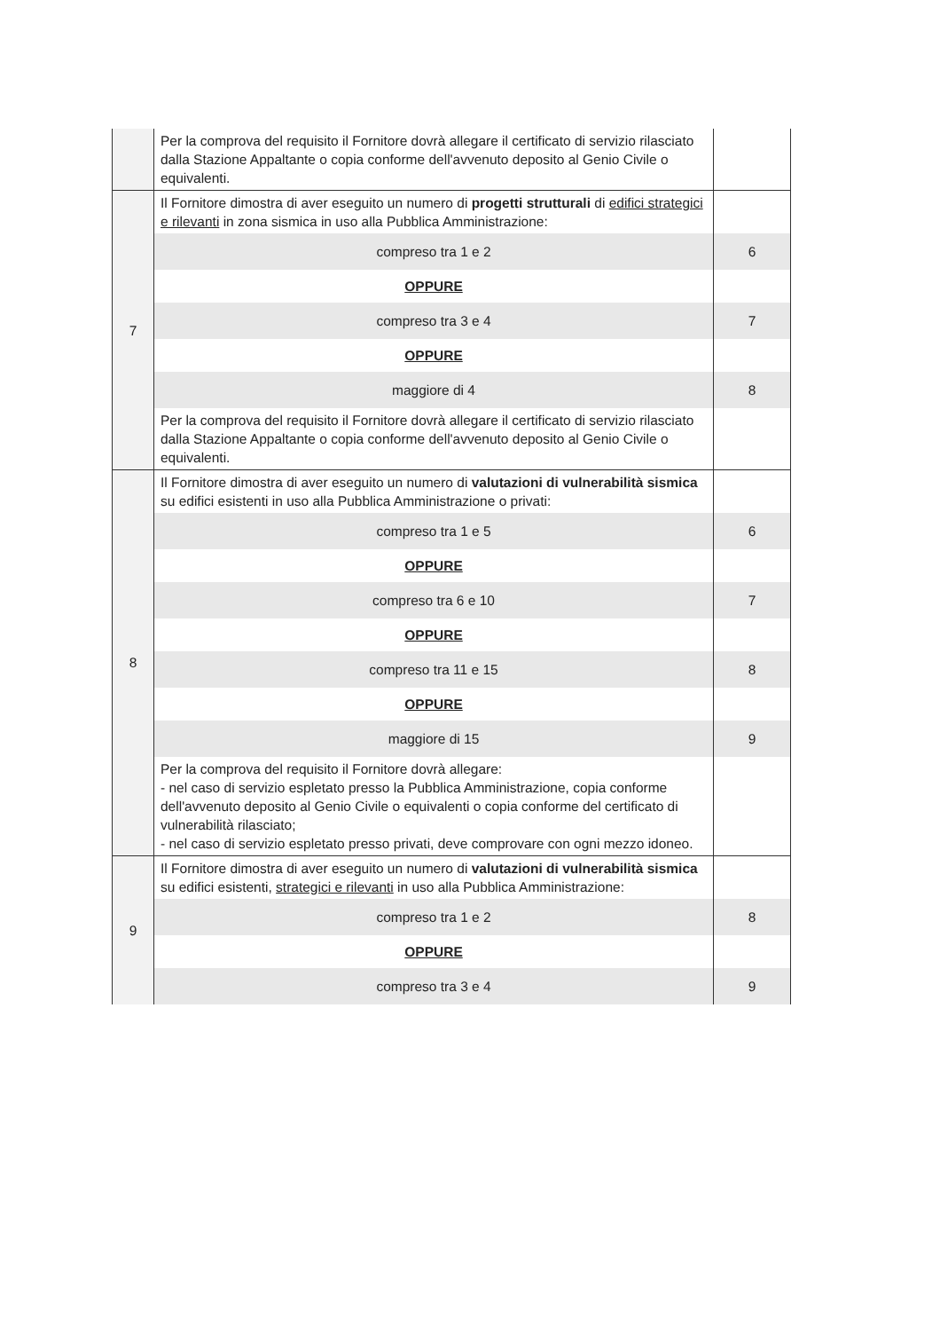| | Per la comprova del requisito il Fornitore dovrà allegare il certificato di servizio rilasciato dalla Stazione Appaltante o copia conforme dell'avvenuto deposito al Genio Civile o equivalenti. | |
| 7 | Il Fornitore dimostra di aver eseguito un numero di progetti strutturali di edifici strategici e rilevanti in zona sismica in uso alla Pubblica Amministrazione: | |
| | compreso tra 1 e 2 | 6 |
| | OPPURE | |
| | compreso tra 3 e 4 | 7 |
| | OPPURE | |
| | maggiore di 4 | 8 |
| | Per la comprova del requisito il Fornitore dovrà allegare il certificato di servizio rilasciato dalla Stazione Appaltante o copia conforme dell'avvenuto deposito al Genio Civile o equivalenti. | |
| 8 | Il Fornitore dimostra di aver eseguito un numero di valutazioni di vulnerabilità sismica su edifici esistenti in uso alla Pubblica Amministrazione o privati: | |
| | compreso tra 1 e 5 | 6 |
| | OPPURE | |
| | compreso tra 6 e 10 | 7 |
| | OPPURE | |
| | compreso tra 11 e 15 | 8 |
| | OPPURE | |
| | maggiore di 15 | 9 |
| | Per la comprova del requisito il Fornitore dovrà allegare: - nel caso di servizio espletato presso la Pubblica Amministrazione, copia conforme dell'avvenuto deposito al Genio Civile o equivalenti o copia conforme del certificato di vulnerabilità rilasciato; - nel caso di servizio espletato presso privati, deve comprovare con ogni mezzo idoneo. | |
| 9 | Il Fornitore dimostra di aver eseguito un numero di valutazioni di vulnerabilità sismica su edifici esistenti, strategici e rilevanti in uso alla Pubblica Amministrazione: | |
| | compreso tra 1 e 2 | 8 |
| | OPPURE | |
| | compreso tra 3 e 4 | 9 |